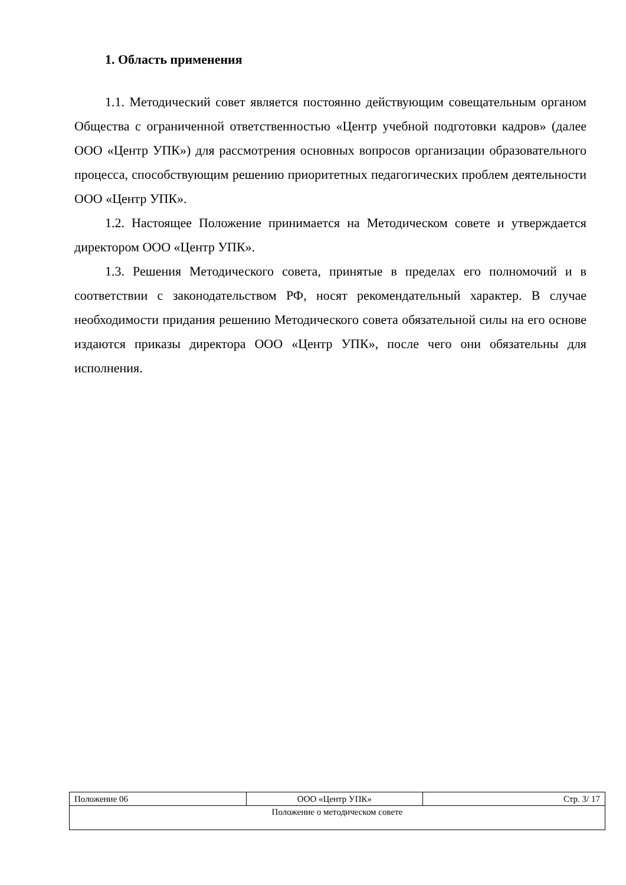1. Область применения
1.1. Методический совет является постоянно действующим совещательным органом Общества с ограниченной ответственностью «Центр учебной подготовки кадров» (далее ООО «Центр УПК») для рассмотрения основных вопросов организации образовательного процесса, способствующим решению приоритетных педагогических проблем деятельности ООО «Центр УПК».
1.2. Настоящее Положение принимается на Методическом совете и утверждается директором ООО «Центр УПК».
1.3. Решения Методического совета, принятые в пределах его полномочий и в соответствии с законодательством РФ, носят рекомендательный характер. В случае необходимости придания решению Методического совета обязательной силы на его основе издаются приказы директора ООО «Центр УПК», после чего они обязательны для исполнения.
| Положение 06 | ООО «Центр УПК» | Стр. 3/ 17 |
| Положение о методическом совете | | |